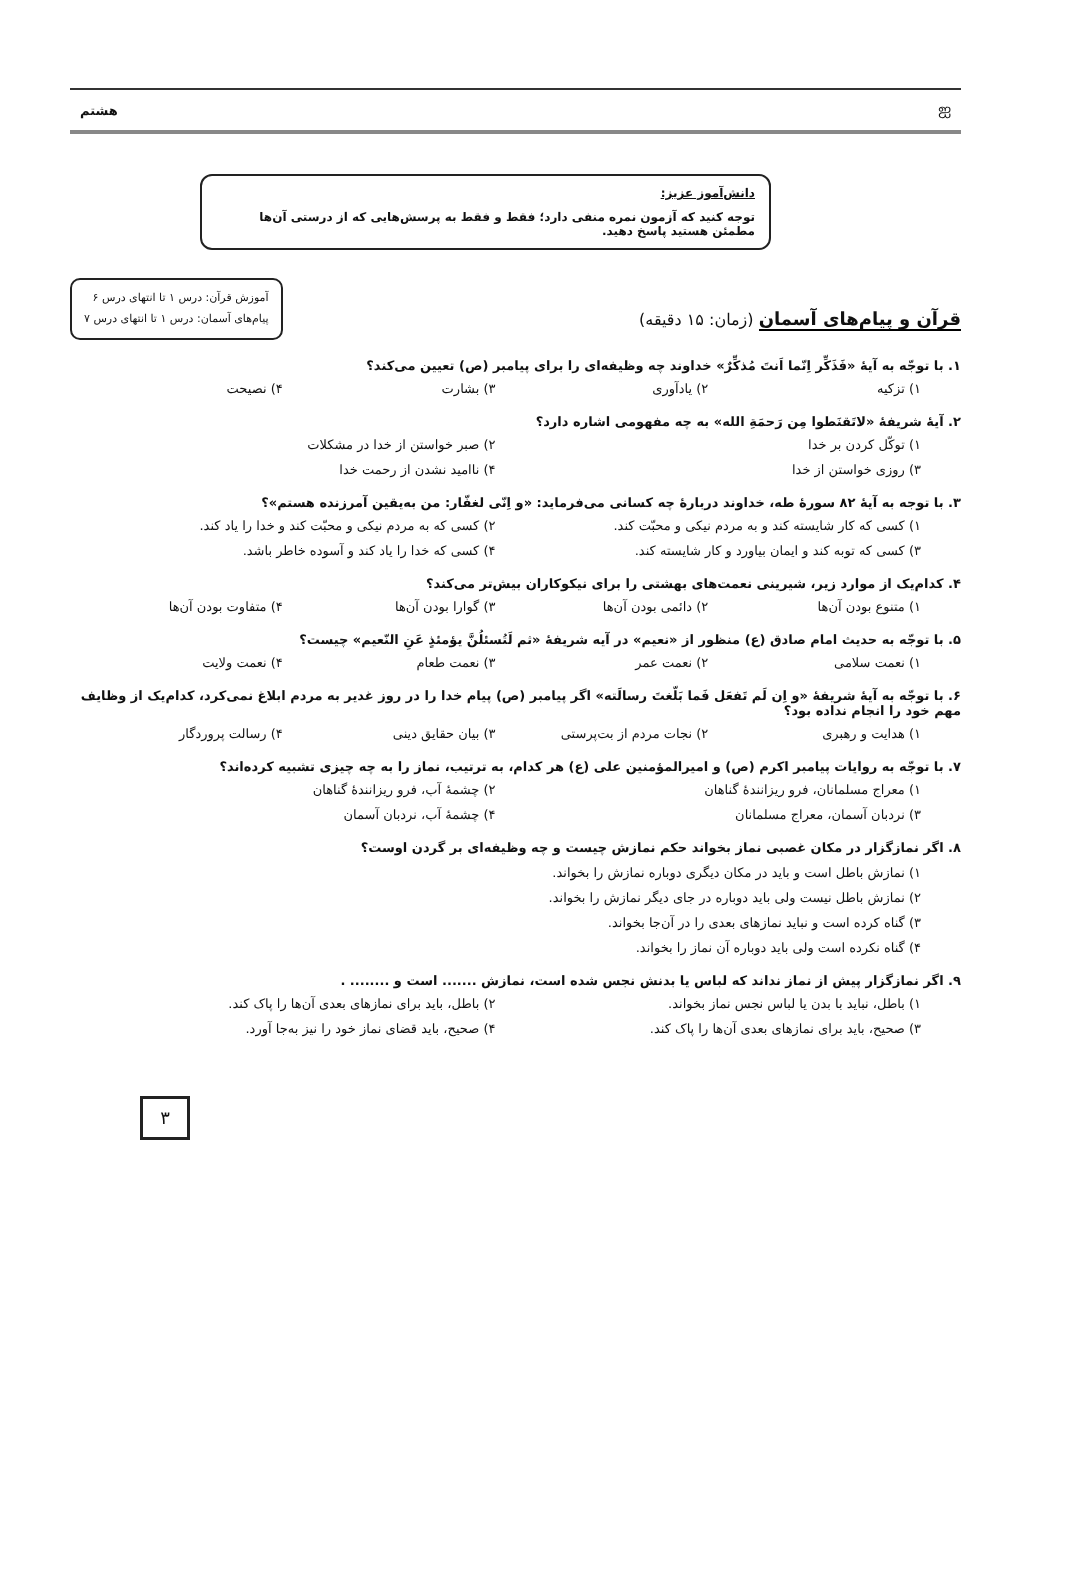ஐ هشتم
دانش‌آموز عزیز:
توجه کنید که آزمون نمره منفی دارد؛ فقط و فقط به پرسش‌هایی که از درستی آن‌ها مطمئن هستید پاسخ دهید.
قرآن و پیام‌های آسمان (زمان: ۱۵ دقیقه)
آموزش قرآن: درس ۱ تا انتهای درس ۶
پیام‌های آسمان: درس ۱ تا انتهای درس ۷
۱. با توجّه به آیهٔ «فَذَکِّر اِنّما اَنتَ مُذکِّرٌ» خداوند چه وظیفه‌ای را برای پیامبر (ص) تعیین می‌کند؟
۱) تزکیه
۲) یادآوری
۳) بشارت
۴) نصیحت
۲. آیهٔ شریفهٔ «لاتَقنَطوا مِن رَحمَةِ الله» به چه مفهومی اشاره دارد؟
۱) توکّل کردن بر خدا
۲) صبر خواستن از خدا در مشکلات
۳) روزی خواستن از خدا
۴) ناامید نشدن از رحمت خدا
۳. با توجه به آیهٔ ۸۲ سورهٔ طه، خداوند دربارهٔ چه کسانی می‌فرماید: «و اِنّی لغفّار: من به‌یقین آمرزنده هستم»؟
۱) کسی که کار شایسته کند و به مردم نیکی و محبّت کند.
۲) کسی که به مردم نیکی و محبّت کند و خدا را یاد کند.
۳) کسی که توبه کند و ایمان بیاورد و کار شایسته کند.
۴) کسی که خدا را یاد کند و آسوده خاطر باشد.
۴. کدام‌یک از موارد زیر، شیرینی نعمت‌های بهشتی را برای نیکوکاران بیش‌تر می‌کند؟
۱) متنوع بودن آن‌ها
۲) دائمی بودن آن‌ها
۳) گوارا بودن آن‌ها
۴) متفاوت بودن آن‌ها
۵. با توجّه به حدیث امام صادق (ع) منظور از «نعیم» در آیه شریفهٔ «ثم لَتُسئلُنَّ یؤمئذٍ عَنِ النّعیم» چیست؟
۱) نعمت سلامی
۲) نعمت عمر
۳) نعمت طعام
۴) نعمت ولایت
۶. با توجّه به آیهٔ شریفهٔ «و اِن لَم تَفعَل فَما بَلّغتَ رسالَته» اگر پیامبر (ص) پیام خدا را در روز غدیر به مردم ابلاغ نمی‌کرد، کدام‌یک از وظایف مهم خود را انجام نداده بود؟
۱) هدایت و رهبری
۲) نجات مردم از بت‌پرستی
۳) بیان حقایق دینی
۴) رسالت پروردگار
۷. با توجّه به روایات پیامبر اکرم (ص) و امیرالمؤمنین علی (ع) هر کدام، به ترتیب، نماز را به چه چیزی تشبیه کرده‌اند؟
۱) معراج مسلمانان، فرو ریزانندهٔ گناهان
۲) چشمهٔ آب، فرو ریزانندهٔ گناهان
۳) نردبان آسمان، معراج مسلمانان
۴) چشمهٔ آب، نردبان آسمان
۸. اگر نمازگزار در مکان غصبی نماز بخواند حکم نمازش چیست و چه وظیفه‌ای بر گردن اوست؟
۱) نمازش باطل است و باید در مکان دیگری دوباره نمازش را بخواند.
۲) نمازش باطل نیست ولی باید دوباره در جای دیگر نمازش را بخواند.
۳) گناه کرده است و نباید نمازهای بعدی را در آن‌جا بخواند.
۴) گناه نکرده است ولی باید دوباره آن نماز را بخواند.
۹. اگر نمازگزار پیش از نماز نداند که لباس یا بدنش نجس شده است، نمازش ....... است و ........ .
۱) باطل، نباید با بدن یا لباس نجس نماز بخواند.
۲) باطل، باید برای نمازهای بعدی آن‌ها را پاک کند.
۳) صحیح، باید برای نمازهای بعدی آن‌ها را پاک کند.
۴) صحیح، باید قضای نماز خود را نیز به‌جا آورد.
۳